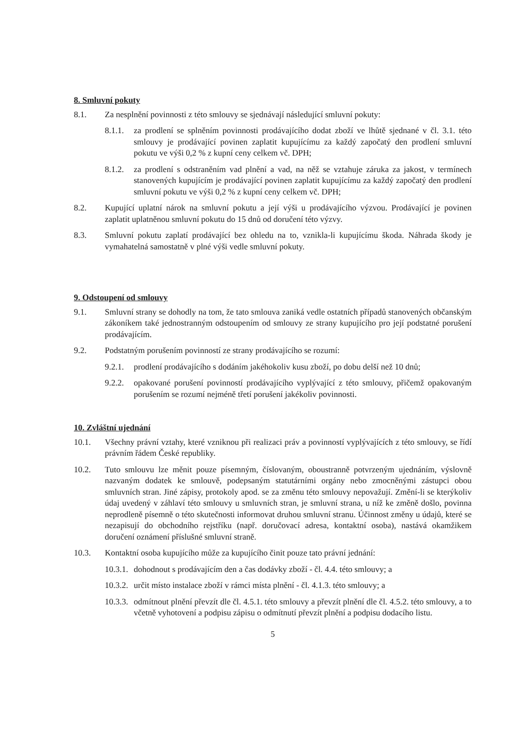8. Smluvní pokuty
8.1. Za nesplnění povinnosti z této smlouvy se sjednávají následující smluvní pokuty:
8.1.1. za prodlení se splněním povinnosti prodávajícího dodat zboží ve lhůtě sjednané v čl. 3.1. této smlouvy je prodávající povinen zaplatit kupujícímu za každý započatý den prodlení smluvní pokutu ve výši 0,2 % z kupní ceny celkem vč. DPH;
8.1.2. za prodlení s odstraněním vad plnění a vad, na něž se vztahuje záruka za jakost, v termínech stanovených kupujícím je prodávající povinen zaplatit kupujícímu za každý započatý den prodlení smluvní pokutu ve výši 0,2 % z kupní ceny celkem vč. DPH;
8.2. Kupující uplatní nárok na smluvní pokutu a její výši u prodávajícího výzvou. Prodávající je povinen zaplatit uplatněnou smluvní pokutu do 15 dnů od doručení této výzvy.
8.3. Smluvní pokutu zaplatí prodávající bez ohledu na to, vznikla-li kupujícímu škoda. Náhrada škody je vymahatelná samostatně v plné výši vedle smluvní pokuty.
9. Odstoupení od smlouvy
9.1. Smluvní strany se dohodly na tom, že tato smlouva zaniká vedle ostatních případů stanovených občanským zákoníkem také jednostranným odstoupením od smlouvy ze strany kupujícího pro její podstatné porušení prodávajícím.
9.2. Podstatným porušením povinností ze strany prodávajícího se rozumí:
9.2.1. prodlení prodávajícího s dodáním jakéhokoliv kusu zboží, po dobu delší než 10 dnů;
9.2.2. opakované porušení povinností prodávajícího vyplývající z této smlouvy, přičemž opakovaným porušením se rozumí nejméně třetí porušení jakékoliv povinnosti.
10. Zvláštní ujednání
10.1. Všechny právní vztahy, které vzniknou při realizaci práv a povinností vyplývajících z této smlouvy, se řídí právním řádem České republiky.
10.2. Tuto smlouvu lze měnit pouze písemným, číslovaným, oboustranně potvrzeným ujednáním, výslovně nazvaným dodatek ke smlouvě, podepsaným statutárními orgány nebo zmocněnými zástupci obou smluvních stran. Jiné zápisy, protokoly apod. se za změnu této smlouvy nepovažují. Změní-li se kterýkoliv údaj uvedený v záhlaví této smlouvy u smluvních stran, je smluvní strana, u níž ke změně došlo, povinna neprodleně písemně o této skutečnosti informovat druhou smluvní stranu. Účinnost změny u údajů, které se nezapisují do obchodního rejstříku (např. doručovací adresa, kontaktní osoba), nastává okamžikem doručení oznámení příslušné smluvní straně.
10.3. Kontaktní osoba kupujícího může za kupujícího činit pouze tato právní jednání:
10.3.1. dohodnout s prodávajícím den a čas dodávky zboží - čl. 4.4. této smlouvy; a
10.3.2. určit místo instalace zboží v rámci místa plnění - čl. 4.1.3. této smlouvy; a
10.3.3. odmítnout plnění převzít dle čl. 4.5.1. této smlouvy a převzít plnění dle čl. 4.5.2. této smlouvy, a to včetně vyhotovení a podpisu zápisu o odmítnutí převzít plnění a podpisu dodacího listu.
5